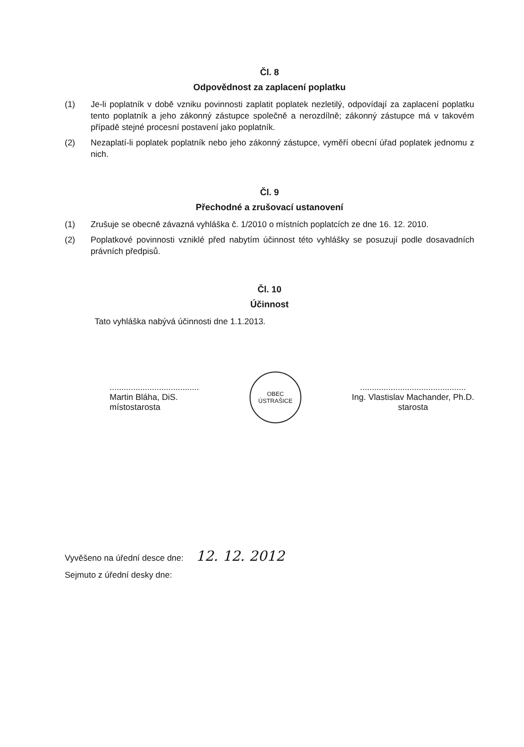Čl. 8
Odpovědnost za zaplacení poplatku
(1) Je-li poplatník v době vzniku povinnosti zaplatit poplatek nezletilý, odpovídají za zaplacení poplatku tento poplatník a jeho zákonný zástupce společně a nerozdílně; zákonný zástupce má v takovém případě stejné procesní postavení jako poplatník.
(2) Nezaplatí-li poplatek poplatník nebo jeho zákonný zástupce, vyměří obecní úřad poplatek jednomu z nich.
Čl. 9
Přechodné a zrušovací ustanovení
(1) Zrušuje se obecně závazná vyhláška č. 1/2010 o místních poplatcích ze dne 16. 12. 2010.
(2) Poplatkové povinnosti vzniklé před nabytím účinnost této vyhlášky se posuzují podle dosavadních právních předpisů.
Čl. 10
Účinnost
Tato vyhláška nabývá účinnosti dne 1.1.2013.
......................................
Martin Bláha, DiS.
místostarosta
OBEC
ÚSTRAŠICE
.............................................
Ing. Vlastislav Machander, Ph.D.
starosta
Vyvěšeno na úřední desce dne: 12. 12. 2012
Sejmuto z úřední desky dne: